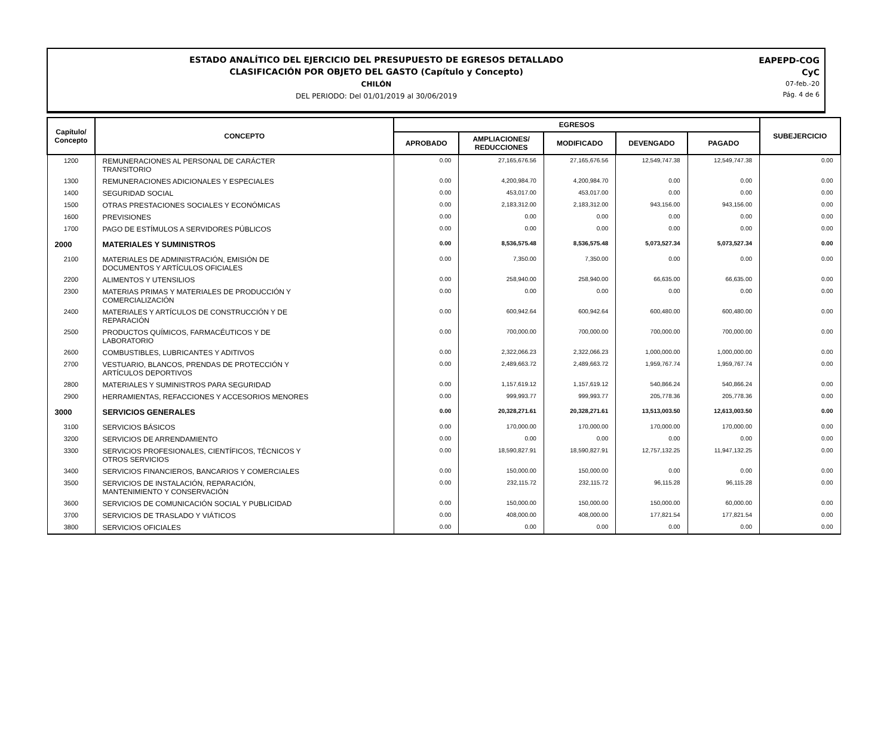ESTADO ANALÍTICO DEL EJERCICIO DEL PRESUPUESTO DE EGRESOS DETALLADO
CLASIFICACIÓN POR OBJETO DEL GASTO (Capítulo y Concepto)
CHILÓN
DEL PERIODO: Del 01/01/2019 al 30/06/2019
EAPEPD-COG
CyC
07-feb.-20
Pág. 4 de 6
| Capítulo/ Concepto | CONCEPTO | EGRESOS | | | | | SUBEJERCICIO |
| --- | --- | --- | --- | --- | --- | --- | --- |
| | | APROBADO | AMPLIACIONES/ REDUCCIONES | MODIFICADO | DEVENGADO | PAGADO | |
| 1200 | REMUNERACIONES AL PERSONAL DE CARÁCTER TRANSITORIO | 0.00 | 27,165,676.56 | 27,165,676.56 | 12,549,747.38 | 12,549,747.38 | 0.00 |
| 1300 | REMUNERACIONES ADICIONALES Y ESPECIALES | 0.00 | 4,200,984.70 | 4,200,984.70 | 0.00 | 0.00 | 0.00 |
| 1400 | SEGURIDAD SOCIAL | 0.00 | 453,017.00 | 453,017.00 | 0.00 | 0.00 | 0.00 |
| 1500 | OTRAS PRESTACIONES SOCIALES Y ECONÓMICAS | 0.00 | 2,183,312.00 | 2,183,312.00 | 943,156.00 | 943,156.00 | 0.00 |
| 1600 | PREVISIONES | 0.00 | 0.00 | 0.00 | 0.00 | 0.00 | 0.00 |
| 1700 | PAGO DE ESTÍMULOS A SERVIDORES PÚBLICOS | 0.00 | 0.00 | 0.00 | 0.00 | 0.00 | 0.00 |
| 2000 | MATERIALES Y SUMINISTROS | 0.00 | 8,536,575.48 | 8,536,575.48 | 5,073,527.34 | 5,073,527.34 | 0.00 |
| 2100 | MATERIALES DE ADMINISTRACIÓN, EMISIÓN DE DOCUMENTOS Y ARTÍCULOS OFICIALES | 0.00 | 7,350.00 | 7,350.00 | 0.00 | 0.00 | 0.00 |
| 2200 | ALIMENTOS Y UTENSILIOS | 0.00 | 258,940.00 | 258,940.00 | 66,635.00 | 66,635.00 | 0.00 |
| 2300 | MATERIAS PRIMAS Y MATERIALES DE PRODUCCIÓN Y COMERCIALIZACIÓN | 0.00 | 0.00 | 0.00 | 0.00 | 0.00 | 0.00 |
| 2400 | MATERIALES Y ARTÍCULOS DE CONSTRUCCIÓN Y DE REPARACIÓN | 0.00 | 600,942.64 | 600,942.64 | 600,480.00 | 600,480.00 | 0.00 |
| 2500 | PRODUCTOS QUÍMICOS, FARMACÉUTICOS Y DE LABORATORIO | 0.00 | 700,000.00 | 700,000.00 | 700,000.00 | 700,000.00 | 0.00 |
| 2600 | COMBUSTIBLES, LUBRICANTES Y ADITIVOS | 0.00 | 2,322,066.23 | 2,322,066.23 | 1,000,000.00 | 1,000,000.00 | 0.00 |
| 2700 | VESTUARIO, BLANCOS, PRENDAS DE PROTECCIÓN Y ARTÍCULOS DEPORTIVOS | 0.00 | 2,489,663.72 | 2,489,663.72 | 1,959,767.74 | 1,959,767.74 | 0.00 |
| 2800 | MATERIALES Y SUMINISTROS PARA SEGURIDAD | 0.00 | 1,157,619.12 | 1,157,619.12 | 540,866.24 | 540,866.24 | 0.00 |
| 2900 | HERRAMIENTAS, REFACCIONES Y ACCESORIOS MENORES | 0.00 | 999,993.77 | 999,993.77 | 205,778.36 | 205,778.36 | 0.00 |
| 3000 | SERVICIOS GENERALES | 0.00 | 20,328,271.61 | 20,328,271.61 | 13,513,003.50 | 12,613,003.50 | 0.00 |
| 3100 | SERVICIOS BÁSICOS | 0.00 | 170,000.00 | 170,000.00 | 170,000.00 | 170,000.00 | 0.00 |
| 3200 | SERVICIOS DE ARRENDAMIENTO | 0.00 | 0.00 | 0.00 | 0.00 | 0.00 | 0.00 |
| 3300 | SERVICIOS PROFESIONALES, CIENTÍFICOS, TÉCNICOS Y OTROS SERVICIOS | 0.00 | 18,590,827.91 | 18,590,827.91 | 12,757,132.25 | 11,947,132.25 | 0.00 |
| 3400 | SERVICIOS FINANCIEROS, BANCARIOS Y COMERCIALES | 0.00 | 150,000.00 | 150,000.00 | 0.00 | 0.00 | 0.00 |
| 3500 | SERVICIOS DE INSTALACIÓN, REPARACIÓN, MANTENIMIENTO Y CONSERVACIÓN | 0.00 | 232,115.72 | 232,115.72 | 96,115.28 | 96,115.28 | 0.00 |
| 3600 | SERVICIOS DE COMUNICACIÓN SOCIAL Y PUBLICIDAD | 0.00 | 150,000.00 | 150,000.00 | 150,000.00 | 60,000.00 | 0.00 |
| 3700 | SERVICIOS DE TRASLADO Y VIÁTICOS | 0.00 | 408,000.00 | 408,000.00 | 177,821.54 | 177,821.54 | 0.00 |
| 3800 | SERVICIOS OFICIALES | 0.00 | 0.00 | 0.00 | 0.00 | 0.00 | 0.00 |